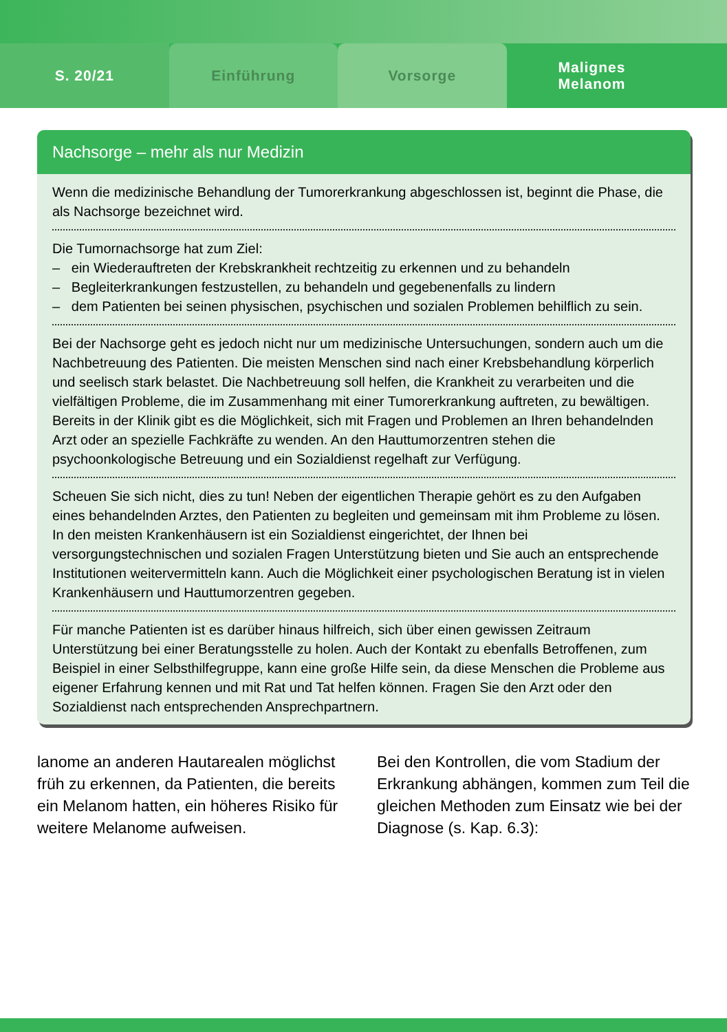S. 20/21 Einführung Vorsorge Malignes
Melanom
Nachsorge – mehr als nur Medizin
Wenn die medizinische Behandlung der Tumorerkrankung abgeschlossen ist, beginnt die Phase, die als Nachsorge bezeichnet wird.
Die Tumornachsorge hat zum Ziel:
– ein Wiederauftreten der Krebskrankheit rechtzeitig zu erkennen und zu behandeln
– Begleiterkrankungen festzustellen, zu behandeln und gegebenenfalls zu lindern
– dem Patienten bei seinen physischen, psychischen und sozialen Problemen behilflich zu sein.
Bei der Nachsorge geht es jedoch nicht nur um medizinische Untersuchungen, sondern auch um die Nachbetreuung des Patienten. Die meisten Menschen sind nach einer Krebsbehandlung körperlich und seelisch stark belastet. Die Nachbetreuung soll helfen, die Krankheit zu verarbeiten und die vielfältigen Probleme, die im Zusammenhang mit einer Tumorerkrankung auftreten, zu bewältigen. Bereits in der Klinik gibt es die Möglichkeit, sich mit Fragen und Problemen an Ihren behandelnden Arzt oder an spezielle Fachkräfte zu wenden. An den Hauttumorzentren stehen die psychoonkologische Betreuung und ein Sozialdienst regelhaft zur Verfügung.
Scheuen Sie sich nicht, dies zu tun! Neben der eigentlichen Therapie gehört es zu den Aufgaben eines behandelnden Arztes, den Patienten zu begleiten und gemeinsam mit ihm Probleme zu lösen. In den meisten Krankenhäusern ist ein Sozialdienst eingerichtet, der Ihnen bei versorgungstechnischen und sozialen Fragen Unterstützung bieten und Sie auch an entsprechende Institutionen weitervermitteln kann. Auch die Möglichkeit einer psychologischen Beratung ist in vielen Krankenhäusern und Hauttumorzentren gegeben.
Für manche Patienten ist es darüber hinaus hilfreich, sich über einen gewissen Zeitraum Unterstützung bei einer Beratungsstelle zu holen. Auch der Kontakt zu ebenfalls Betroffenen, zum Beispiel in einer Selbsthilfegruppe, kann eine große Hilfe sein, da diese Menschen die Probleme aus eigener Erfahrung kennen und mit Rat und Tat helfen können. Fragen Sie den Arzt oder den Sozialdienst nach entsprechenden Ansprechpartnern.
lanome an anderen Hautarealen möglichst früh zu erkennen, da Patienten, die bereits ein Melanom hatten, ein höheres Risiko für weitere Melanome aufweisen.
Bei den Kontrollen, die vom Stadium der Erkrankung abhängen, kommen zum Teil die gleichen Methoden zum Einsatz wie bei der Diagnose (s. Kap. 6.3):